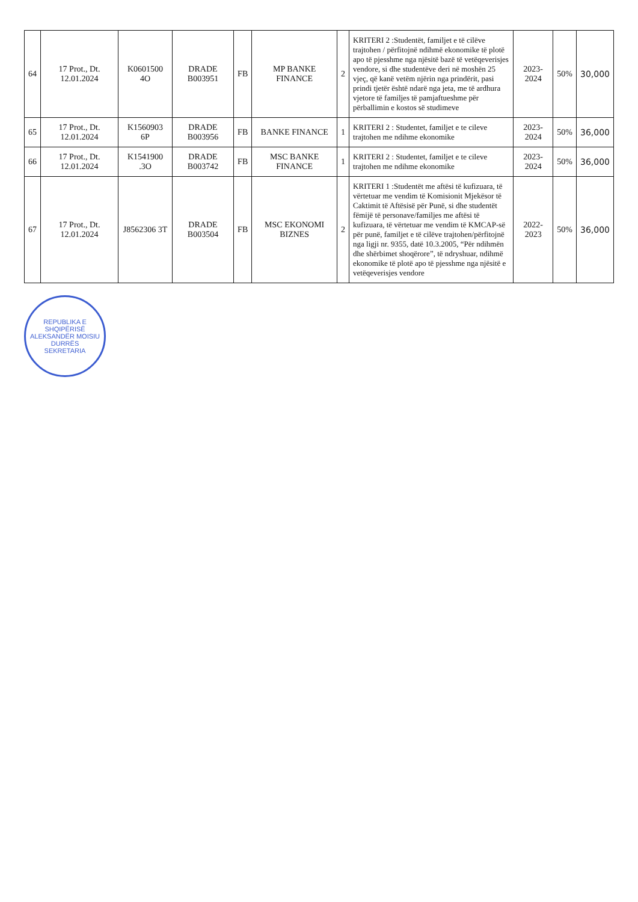| 64 | 17 Prot., Dt. 12.01.2024 | K0601500 4O | DRADE B003951 | FB | MP BANKE FINANCE | 2 | KRITERI 2 :Studentët, familjet e të cilëve trajtohen / përfitojnë ndihmë ekonomike të plotë apo të pjesshme nga njësitë bazë të vetëqeverisjes vendore, si dhe studentëve deri në moshën 25 vjeç, që kanë vetëm njërin nga prindërit, pasi prindi tjetër është ndarë nga jeta, me të ardhura vjetore të familjes të pamjaftueshme për përballimin e kostos së studimeve | 2023-2024 | 50% | 30,000 |
| 65 | 17 Prot., Dt. 12.01.2024 | K1560903 6P | DRADE B003956 | FB | BANKE FINANCE | 1 | KRITERI 2 : Studentet, familjet e te cileve trajtohen me ndihme ekonomike | 2023-2024 | 50% | 36,000 |
| 66 | 17 Prot., Dt. 12.01.2024 | K1541900 .3O | DRADE B003742 | FB | MSC BANKE FINANCE | 1 | KRITERI 2 : Studentet, familjet e te cileve trajtohen me ndihme ekonomike | 2023-2024 | 50% | 36,000 |
| 67 | 17 Prot., Dt. 12.01.2024 | J8562306 3T | DRADE B003504 | FB | MSC EKONOMI BIZNES | 2 | KRITERI 1 :Studentët me aftësi të kufizuara, të vërtetuar me vendim të Komisionit Mjekësor të Caktimit të Aftësisë për Punë, si dhe studentët fëmijë të personave/familjes me aftësi të kufizuara, të vërtetuar me vendim të KMCAP-së për punë, familjet e të cilëve trajtohen/përfitojnë nga ligji nr. 9355, datë 10.3.2005, “Për ndihmën dhe shërbimet shoqërore”, të ndryshuar, ndihmë ekonomike të plotë apo të pjesshme nga njësitë e vetëqeverisjes vendore | 2022-2023 | 50% | 36,000 |
REPUBLIKA E SHQIPËRISË
ALEKSANDËR MOISIU
DURRËS
SEKRETARIA